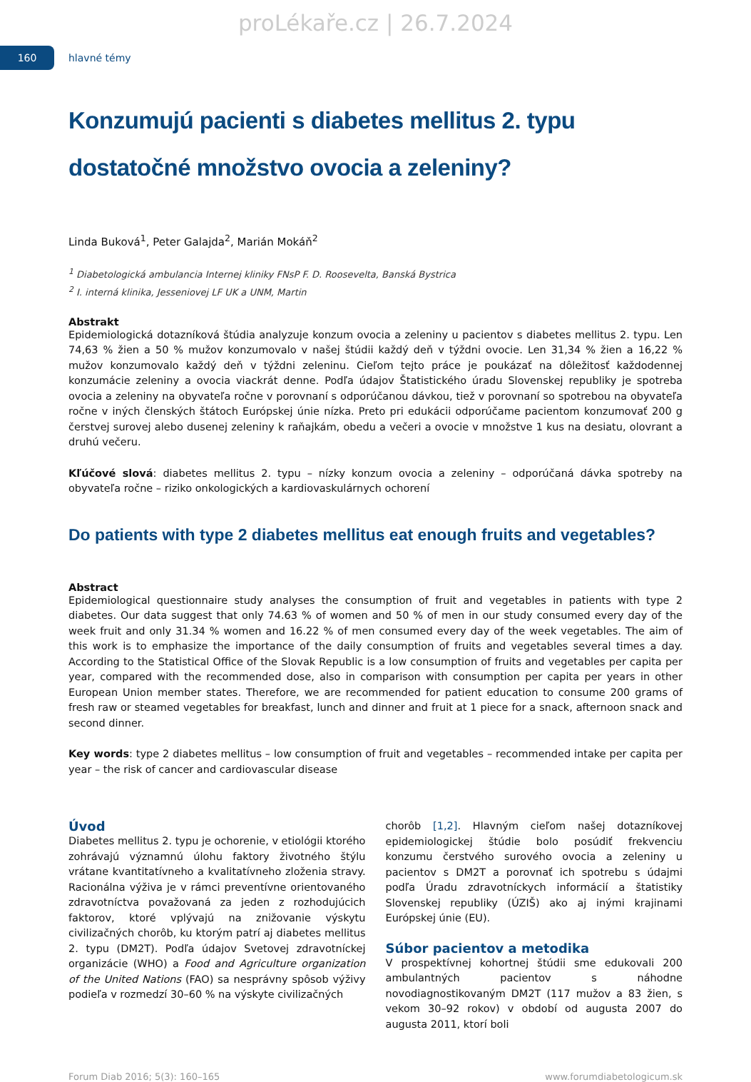proLékaře.cz | 26.7.2024
160
hlavné témy
Konzumujú pacienti s diabetes mellitus 2. typu dostatočné množstvo ovocia a zeleniny?
Linda Buková<sup>1</sup>, Peter Galajda<sup>2</sup>, Marián Mokáň<sup>2</sup>
<sup>1</sup> Diabetologická ambulancia Internej kliniky FNsP F. D. Roosevelta, Banská Bystrica
<sup>2</sup> I. interná klinika, Jesseniovej LF UK a UNM, Martin
Abstrakt
Epidemiologická dotazníková štúdia analyzuje konzum ovocia a zeleniny u pacientov s diabetes mellitus 2. typu. Len 74,63 % žien a 50 % mužov konzumovalo v našej štúdii každý deň v týždni ovocie. Len 31,34 % žien a 16,22 % mužov konzumovalo každý deň v týždni zeleninu. Cieľom tejto práce je poukázať na dôležitosť každodennej konzumácie zeleniny a ovocia viackrát denne. Podľa údajov Štatistického úradu Slovenskej republiky je spotreba ovocia a zeleniny na obyvateľa ročne v porovnaní s odporúčanou dávkou, tiež v porovnaní so spotrebou na obyvateľa ročne v iných členských štátoch Európskej únie nízka. Preto pri edukácii odporúčame pacientom konzumovať 200 g čerstvej surovej alebo dusenej zeleniny k raňajkám, obedu a večeri a ovocie v množstve 1 kus na desiatu, olovrant a druhú večeru.
Kľúčové slová: diabetes mellitus 2. typu – nízky konzum ovocia a zeleniny – odporúčaná dávka spotreby na obyvateľa ročne – riziko onkologických a kardiovaskulárnych ochorení
Do patients with type 2 diabetes mellitus eat enough fruits and vegetables?
Abstract
Epidemiological questionnaire study analyses the consumption of fruit and vegetables in patients with type 2 diabetes. Our data suggest that only 74.63 % of women and 50 % of men in our study consumed every day of the week fruit and only 31.34 % women and 16.22 % of men consumed every day of the week vegetables. The aim of this work is to emphasize the importance of the daily consumption of fruits and vegetables several times a day. According to the Statistical Office of the Slovak Republic is a low consumption of fruits and vegetables per capita per year, compared with the recommended dose, also in comparison with consumption per capita per years in other European Union member states. Therefore, we are recommended for patient education to consume 200 grams of fresh raw or steamed vegetables for breakfast, lunch and dinner and fruit at 1 piece for a snack, afternoon snack and second dinner.
Key words: type 2 diabetes mellitus – low consumption of fruit and vegetables – recommended intake per capita per year – the risk of cancer and cardiovascular disease
Úvod
Diabetes mellitus 2. typu je ochorenie, v etiológii ktorého zohrávajú významnú úlohu faktory životného štýlu vrátane kvantitatívneho a kvalitatívneho zloženia stravy. Racionálna výživa je v rámci preventívne orientovaného zdravotníctva považovaná za jeden z rozhodujúcich faktorov, ktoré vplývajú na znižovanie výskytu civilizačných chorôb, ku ktorým patrí aj diabetes mellitus 2. typu (DM2T). Podľa údajov Svetovej zdravotníckej organizácie (WHO) a Food and Agriculture organization of the United Nations (FAO) sa nesprávny spôsob výživy podieľa v rozmedzí 30–60 % na výskyte civilizačných
chorôb [1,2]. Hlavným cieľom našej dotazníkovej epidemiologickej štúdie bolo posúdiť frekvenciu konzumu čerstvého surového ovocia a zeleniny u pacientov s DM2T a porovnať ich spotrebu s údajmi podľa Úradu zdravotníckych informácií a štatistiky Slovenskej republiky (ÚZIŠ) ako aj inými krajinami Európskej únie (EU).
Súbor pacientov a metodika
V prospektívnej kohortnej štúdii sme edukovali 200 ambulantných pacientov s náhodne novodiagnostikovaným DM2T (117 mužov a 83 žien, s vekom 30–92 rokov) v období od augusta 2007 do augusta 2011, ktorí boli
Forum Diab 2016; 5(3): 160–165 www.forumdiabetologicum.sk